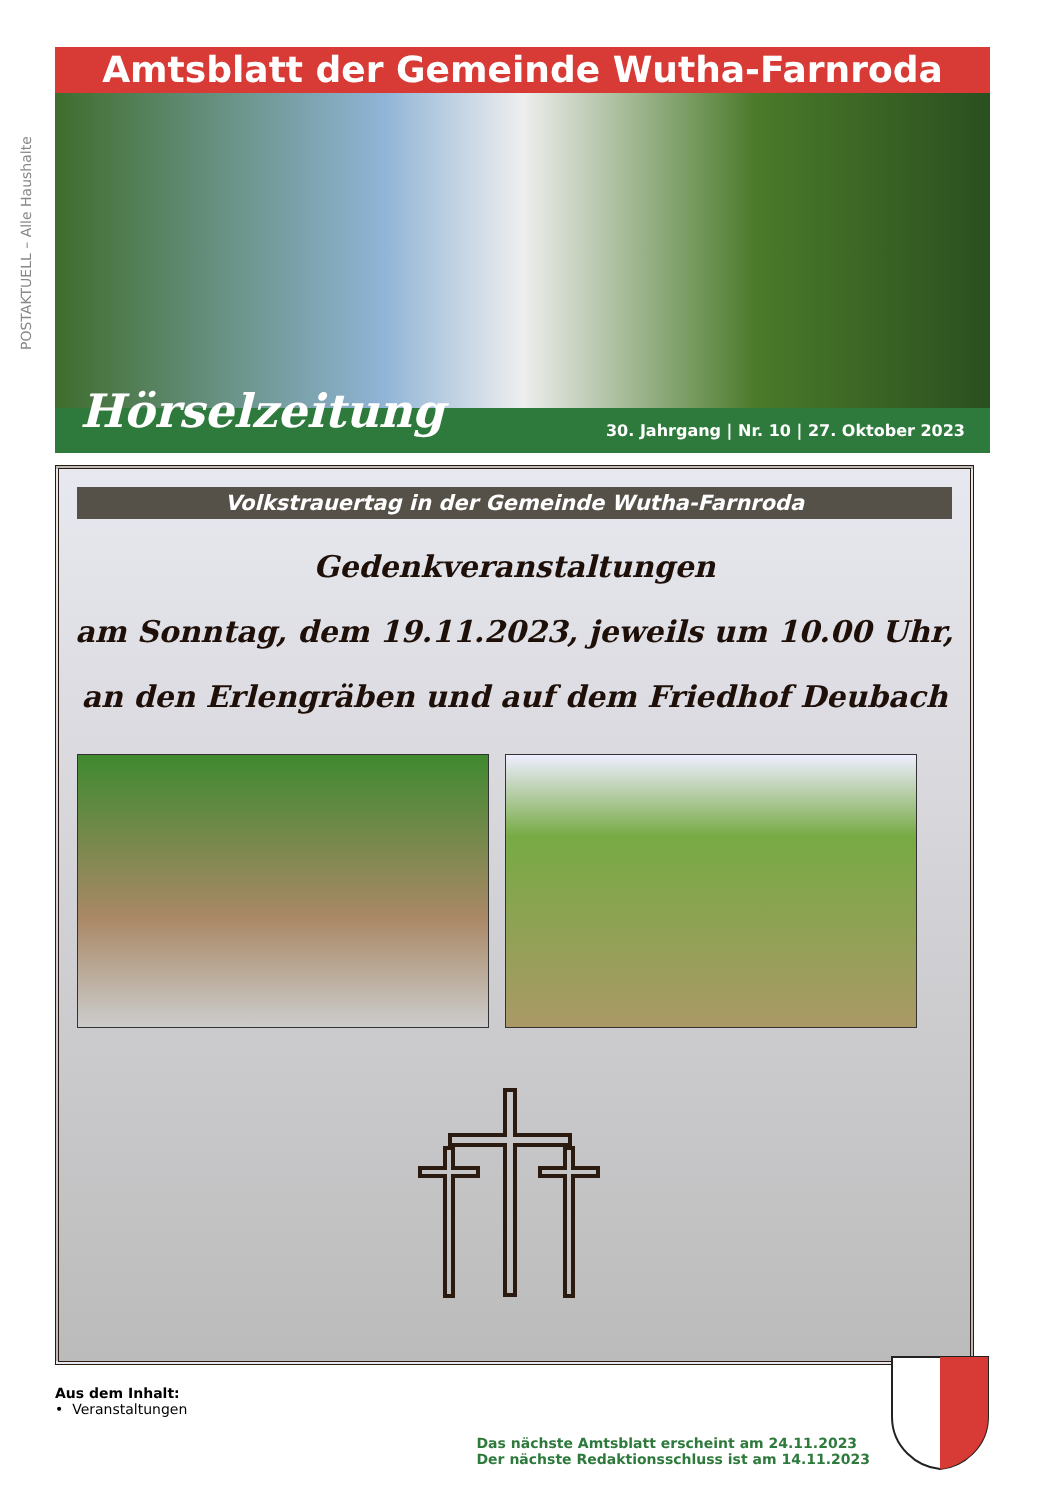POSTAKTUELL – Alle Haushalte
Amtsblatt der Gemeinde Wutha-Farnroda
Hörselzeitung 30. Jahrgang | Nr. 10 | 27. Oktober 2023
Volkstrauertag in der Gemeinde Wutha-Farnroda
Gedenkveranstaltungen
am Sonntag, dem 19.11.2023, jeweils um 10.00 Uhr,
an den Erlengräben und auf dem Friedhof Deubach
Aus dem Inhalt:
• Veranstaltungen
Das nächste Amtsblatt erscheint am 24.11.2023
Der nächste Redaktionsschluss ist am 14.11.2023